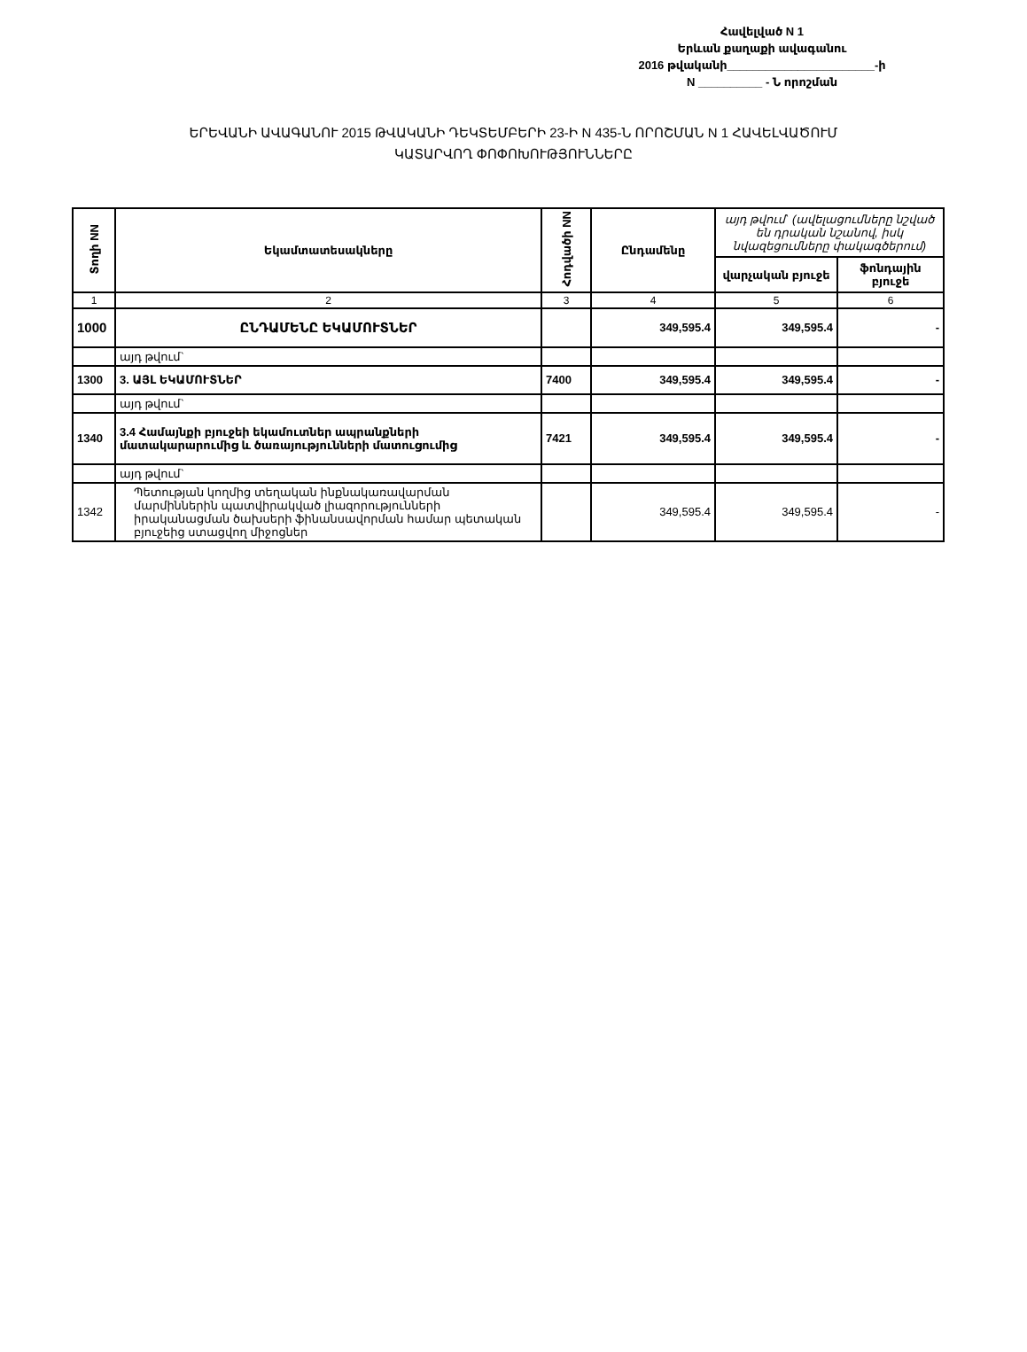Հավելված N 1
Երևան քաղաքի ավագանու
2016 թվականի_______________________-ի
N __________ - Ն որոշման
ԵՐԵՎԱՆԻ ԱՎԱԳԱՆՈՒ 2015 ԹՎԱԿԱՆԻ ԴԵԿՏԵՄԲԵՐԻ 23-Ի N 435-Ն ՈՐՈՇՄԱՆ N 1 ՀԱՎԵԼՎԱԾՈՒՄ
ԿԱՏԱՐՎՈՂ ՓՈՓՈԽՈՒԹՅՈՒՆՆԵՐԸ
| Տողի NN | Եկամտատեսակները | Հոդվածի NN | Ընդամենը | այդ թվում` (ավելացումները նշված են դրական նշանով, իսկ նվազեցումները փակագծերում) | |
| --- | --- | --- | --- | --- | --- |
| | | | | վարչական բյուջե | ֆոնդային բյուջե |
| 1 | 2 | 3 | 4 | 5 | 6 |
| 1000 | ԸՆԴԱՄԵՆԸ ԵԿԱՄՈՒՏՆԵՐ | | 349,595.4 | 349,595.4 | - |
| | այդ թվում` | | | | |
| 1300 | 3. ԱՅԼ ԵԿԱՄՈՒՏՆԵՐ | 7400 | 349,595.4 | 349,595.4 | - |
| | այդ թվում` | | | | |
| 1340 | 3.4 Համայնքի բյուջեի եկամուտներ ապրանքների մատակարարումից և ծառայությունների մատուցումից | 7421 | 349,595.4 | 349,595.4 | - |
| | այդ թվում` | | | | |
| 1342 | Պետության կողմից տեղական ինքնակառավարման մարմիններին պատվիրակված լիազորությունների իրականացման ծախսերի ֆինանսավորման համար պետական բյուջեից ստացվող միջոցներ | | 349,595.4 | 349,595.4 | - |